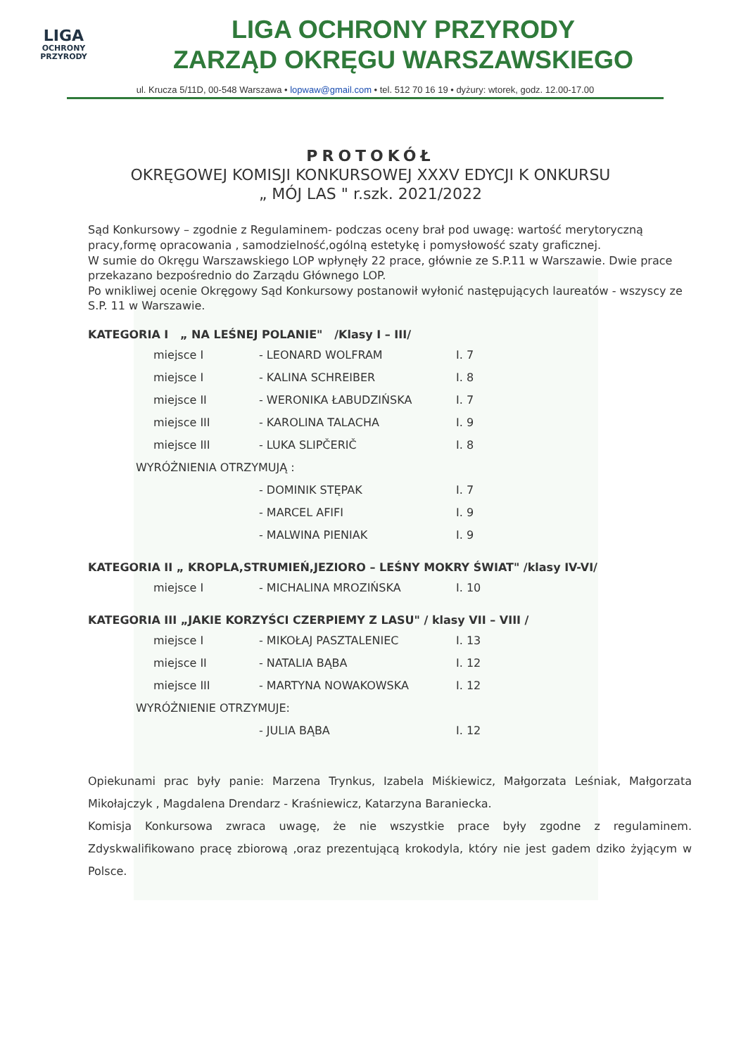LIGA
OCHRONY
PRZYRODY
LIGA OCHRONY PRZYRODY
ZARZĄD OKRĘGU WARSZAWSKIEGO
ul. Krucza 5/11D, 00-548 Warszawa • lopwaw@gmail.com • tel. 512 70 16 19 • dyżury: wtorek, godz. 12.00-17.00
PROTOKÓŁ
OKRĘGOWEJ KOMISJI KONKURSOWEJ XXXV EDYCJI K ONKURSU
„ MÓJ LAS " r.szk. 2021/2022
Sąd Konkursowy – zgodnie z Regulaminem- podczas oceny brał pod uwagę: wartość merytoryczną pracy,formę opracowania , samodzielność,ogólną estetykę i pomysłowość szaty graficznej.
W sumie do Okręgu Warszawskiego LOP wpłynęły 22 prace, głównie ze S.P.11 w Warszawie. Dwie prace przekazano bezpośrednio do Zarządu Głównego LOP.
Po wnikliwej ocenie Okręgowy Sąd Konkursowy postanowił wyłonić następujących laureatów - wszyscy ze S.P. 11 w Warszawie.
KATEGORIA I „ NA LEŚNEJ POLANIE" /Klasy I – III/
miejsce I - LEONARD WOLFRAM I. 7
miejsce I - KALINA SCHREIBER I. 8
miejsce II - WERONIKA ŁABUDZIŃSKA I. 7
miejsce III - KAROLINA TALACHA I. 9
miejsce III - LUKA SLIPČERIČ I. 8
WYRÓŻNIENIA OTRZYMUJĄ :
- DOMINIK STĘPAK I. 7
- MARCEL AFIFI I. 9
- MALWINA PIENIAK I. 9
KATEGORIA II „ KROPLA,STRUMIEŃ,JEZIORO – LEŚNY MOKRY ŚWIAT" /klasy IV-VI/
miejsce I - MICHALINA MROZIŃSKA I. 10
KATEGORIA III „JAKIE KORZYŚCI CZERPIEMY Z LASU" / klasy VII – VIII /
miejsce I - MIKOŁAJ PASZTALENIEC I. 13
miejsce II - NATALIA BĄBA I. 12
miejsce III - MARTYNA NOWAKOWSKA I. 12
WYRÓŻNIENIE OTRZYMUJE:
- JULIA BĄBA I. 12
Opiekunami prac były panie: Marzena Trynkus, Izabela Miśkiewicz, Małgorzata Leśniak, Małgorzata Mikołajczyk , Magdalena Drendarz - Kraśniewicz, Katarzyna Baraniecka.
Komisja Konkursowa zwraca uwagę, że nie wszystkie prace były zgodne z regulaminem. Zdyskwalifikowano pracę zbiorową ,oraz prezentującą krokodyla, który nie jest gadem dziko żyjącym w Polsce.